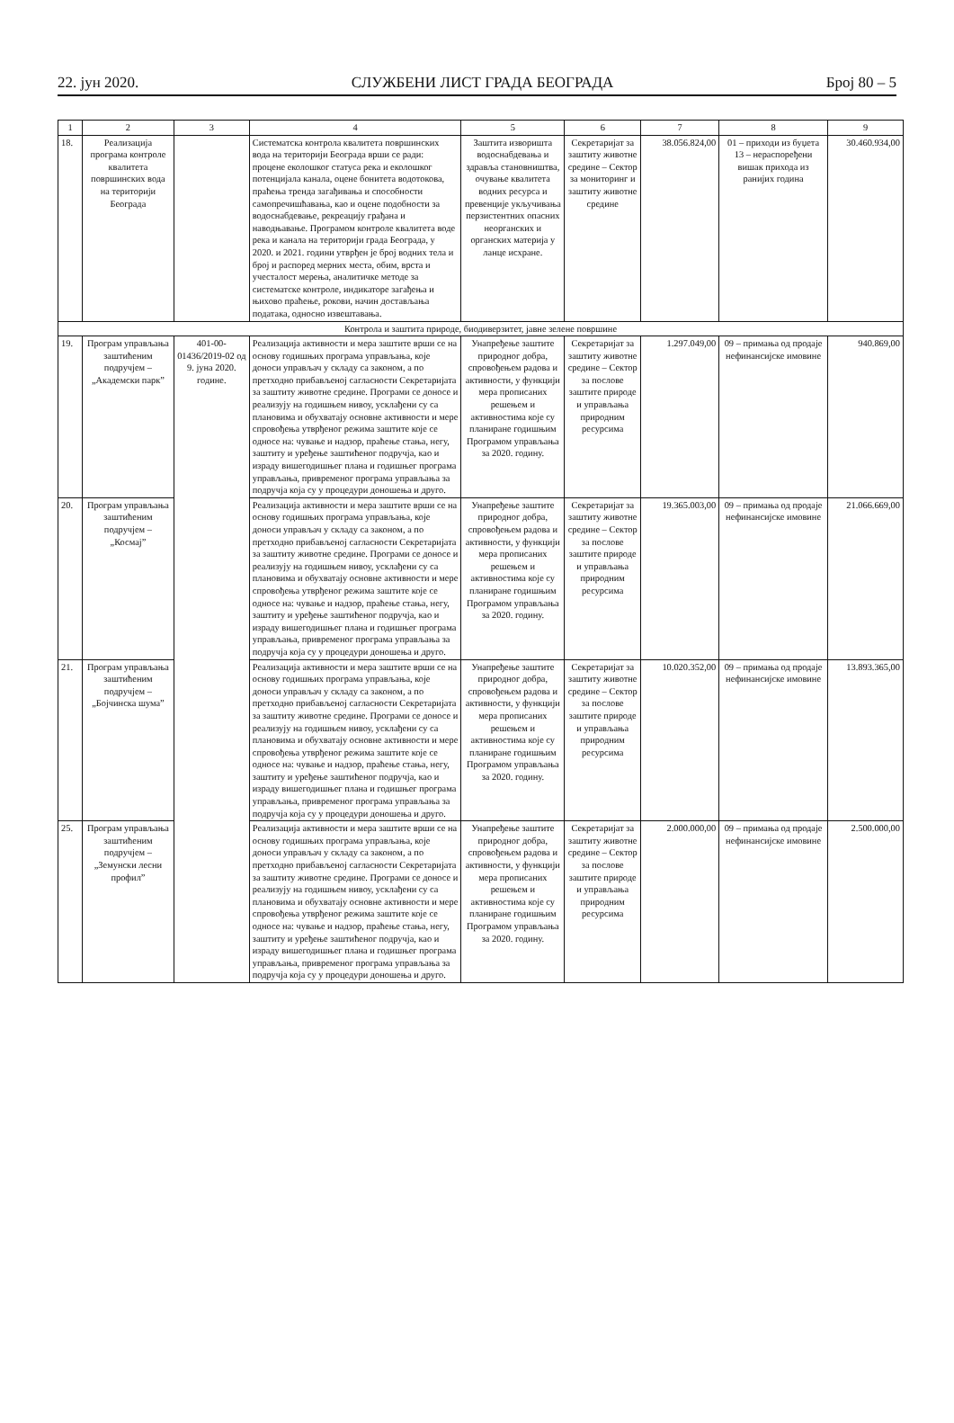22. јун 2020. СЛУЖБЕНИ ЛИСТ ГРАДА БЕОГРАДА Број 80 – 5
| 1 | 2 | 3 | 4 | 5 | 6 | 7 | 8 | 9 |
| --- | --- | --- | --- | --- | --- | --- | --- | --- |
| 18. | Реализација програма контроле квалитета површинских вода на територији Београда | | Систематска контрола квалитета површинских вода на територији Београда врши се ради: процене еколошког статуса река и еколошког потенцијала канала, оцене бонитета водотокова, праћења тренда загађивања и способности самопречишћавања, као и оцене подобности за водоснабдевање, рекреацију грађана и наводњавање. Програмом контроле квалитета воде река и канала на територији града Београда, у 2020. и 2021. години утврђен је број водних тела и број и распоред мерних места, обим, врста и учесталост мерења, аналитичке методе за систематске контроле, индикаторе загађења и њихово праћење, рокови, начин достављања података, односно извештавања. | Заштита изворишта водоснабдевања и здравља становништва, очување квалитета водних ресурса и превенције укључивања перзистентних опасних неорганских и органских материја у ланце исхране. | Секретаријат за заштиту животне средине – Сектор за мониторинг и заштиту животне средине | 38.056.824,00 | 01 – приходи из буџета 13 – нераспоређени вишак прихода из ранијих година | 30.460.934,00 |
| Контрола и заштита природе, биодиверзитет, јавне зелене површине | | | | | | | | |
| 19. | Програм управљања заштићеним подручјем – „Академски парк” | 401-00-01436/2019-02 од 9. јуна 2020. године. | Реализација активности и мера заштите врши се на основу годишњих програма управљања, које доноси управљач у складу са законом, а по претходно прибављеној сагласности Секретаријата за заштиту животне средине. Програми се доносе и реализују на годишњем нивоу, усклађени су са плановима и обухватају основне активности и мере спровођења утврђеног режима заштите које се односе на: чување и надзор, праћење стања, негу, заштиту и уређење заштићеног подручја, као и израду вишегодишњег плана и годишњег програма управљања, привременог програма управљања за подручја која су у процедури доношења и друго. | Унапређење заштите природног добра, спровођењем радова и активности, у функцији мера прописаних решењем и активностима које су планиране годишњим Програмом управљања за 2020. годину. | Секретаријат за заштиту животне средине – Сектор за послове заштите природе и управљања природним ресурсима | 1.297.049,00 | 09 – примања од продаје нефинансијске имовине | 940.869,00 |
| 20. | Програм управљања заштићеним подручјем – „Космај” | | Реализација активности и мера заштите врши се на основу годишњих програма управљања, које доноси управљач у складу са законом, а по претходно прибављеној сагласности Секретаријата за заштиту животне средине. Програми се доносе и реализују на годишњем нивоу, усклађени су са плановима и обухватају основне активности и мере спровођења утврђеног режима заштите које се односе на: чување и надзор, праћење стања, негу, заштиту и уређење заштићеног подручја, као и израду вишегодишњег плана и годишњег програма управљања, привременог програма управљања за подручја која су у процедури доношења и друго. | Унапређење заштите природног добра, спровођењем радова и активности, у функцији мера прописаних решењем и активностима које су планиране годишњим Програмом управљања за 2020. годину. | Секретаријат за заштиту животне средине – Сектор за послове заштите природе и управљања природним ресурсима | 19.365.003,00 | 09 – примања од продаје нефинансијске имовине | 21.066.669,00 |
| 21. | Програм управљања заштићеним подручјем – „Бојчинска шума” | | Реализација активности и мера заштите врши се на основу годишњих програма управљања, које доноси управљач у складу са законом, а по претходно прибављеној сагласности Секретаријата за заштиту животне средине. Програми се доносе и реализују на годишњем нивоу, усклађени су са плановима и обухватају основне активности и мере спровођења утврђеног режима заштите које се односе на: чување и надзор, праћење стања, негу, заштиту и уређење заштићеног подручја, као и израду вишегодишњег плана и годишњег програма управљања, привременог програма управљања за подручја која су у процедури доношења и друго. | Унапређење заштите природног добра, спровођењем радова и активности, у функцији мера прописаних решењем и активностима које су планиране годишњим Програмом управљања за 2020. годину. | Секретаријат за заштиту животне средине – Сектор за послове заштите природе и управљања природним ресурсима | 10.020.352,00 | 09 – примања од продаје нефинансијске имовине | 13.893.365,00 |
| 25. | Програм управљања заштићеним подручјем – „Земунски лесни профил” | | Реализација активности и мера заштите врши се на основу годишњих програма управљања, које доноси управљач у складу са законом, а по претходно прибављеној сагласности Секретаријата за заштиту животне средине. Програми се доносе и реализују на годишњем нивоу, усклађени су са плановима и обухватају основне активности и мере спровођења утврђеног режима заштите које се односе на: чување и надзор, праћење стања, негу, заштиту и уређење заштићеног подручја, као и израду вишегодишњег плана и годишњег програма управљања, привременог програма управљања за подручја која су у процедури доношења и друго. | Унапређење заштите природног добра, спровођењем радова и активности, у функцији мера прописаних решењем и активностима које су планиране годишњим Програмом управљања за 2020. годину. | Секретаријат за заштиту животне средине – Сектор за послове заштите природе и управљања природним ресурсима | 2.000.000,00 | 09 – примања од продаје нефинансијске имовине | 2.500.000,00 |